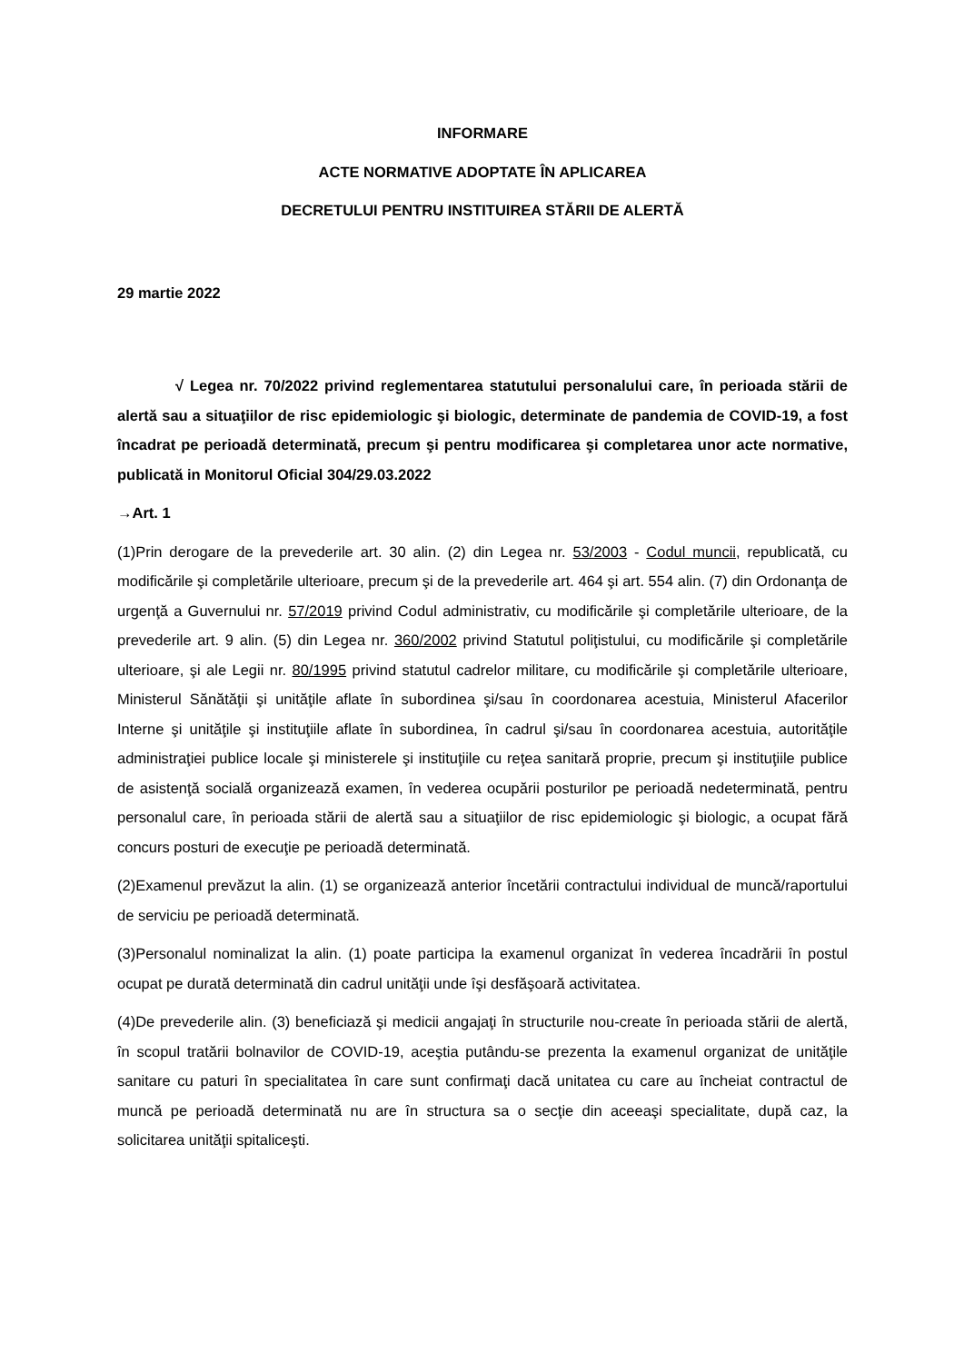INFORMARE
ACTE NORMATIVE ADOPTATE ÎN APLICAREA
DECRETULUI PENTRU INSTITUIREA STĂRII DE ALERTĂ
29 martie 2022
√ Legea nr. 70/2022 privind reglementarea statutului personalului care, în perioada stării de alertă sau a situaţiilor de risc epidemiologic şi biologic, determinate de pandemia de COVID-19, a fost încadrat pe perioadă determinată, precum şi pentru modificarea şi completarea unor acte normative, publicată in Monitorul Oficial 304/29.03.2022
→Art. 1
(1)Prin derogare de la prevederile art. 30 alin. (2) din Legea nr. 53/2003 - Codul muncii, republicată, cu modificările şi completările ulterioare, precum şi de la prevederile art. 464 şi art. 554 alin. (7) din Ordonanţa de urgenţă a Guvernului nr. 57/2019 privind Codul administrativ, cu modificările şi completările ulterioare, de la prevederile art. 9 alin. (5) din Legea nr. 360/2002 privind Statutul poliţistului, cu modificările şi completările ulterioare, şi ale Legii nr. 80/1995 privind statutul cadrelor militare, cu modificările şi completările ulterioare, Ministerul Sănătăţii şi unităţile aflate în subordinea şi/sau în coordonarea acestuia, Ministerul Afacerilor Interne şi unităţile şi instituţiile aflate în subordinea, în cadrul şi/sau în coordonarea acestuia, autorităţile administraţiei publice locale şi ministerele şi instituţiile cu reţea sanitară proprie, precum şi instituţiile publice de asistenţă socială organizează examen, în vederea ocupării posturilor pe perioadă nedeterminată, pentru personalul care, în perioada stării de alertă sau a situaţiilor de risc epidemiologic şi biologic, a ocupat fără concurs posturi de execuţie pe perioadă determinată.
(2)Examenul prevăzut la alin. (1) se organizează anterior încetării contractului individual de muncă/raportului de serviciu pe perioadă determinată.
(3)Personalul nominalizat la alin. (1) poate participa la examenul organizat în vederea încadrării în postul ocupat pe durată determinată din cadrul unităţii unde îşi desfăşoară activitatea.
(4)De prevederile alin. (3) beneficiază şi medicii angajaţi în structurile nou-create în perioada stării de alertă, în scopul tratării bolnavilor de COVID-19, aceştia putându-se prezenta la examenul organizat de unităţile sanitare cu paturi în specialitatea în care sunt confirmaţi dacă unitatea cu care au încheiat contractul de muncă pe perioadă determinată nu are în structura sa o secţie din aceeaşi specialitate, după caz, la solicitarea unităţii spitaliceşti.